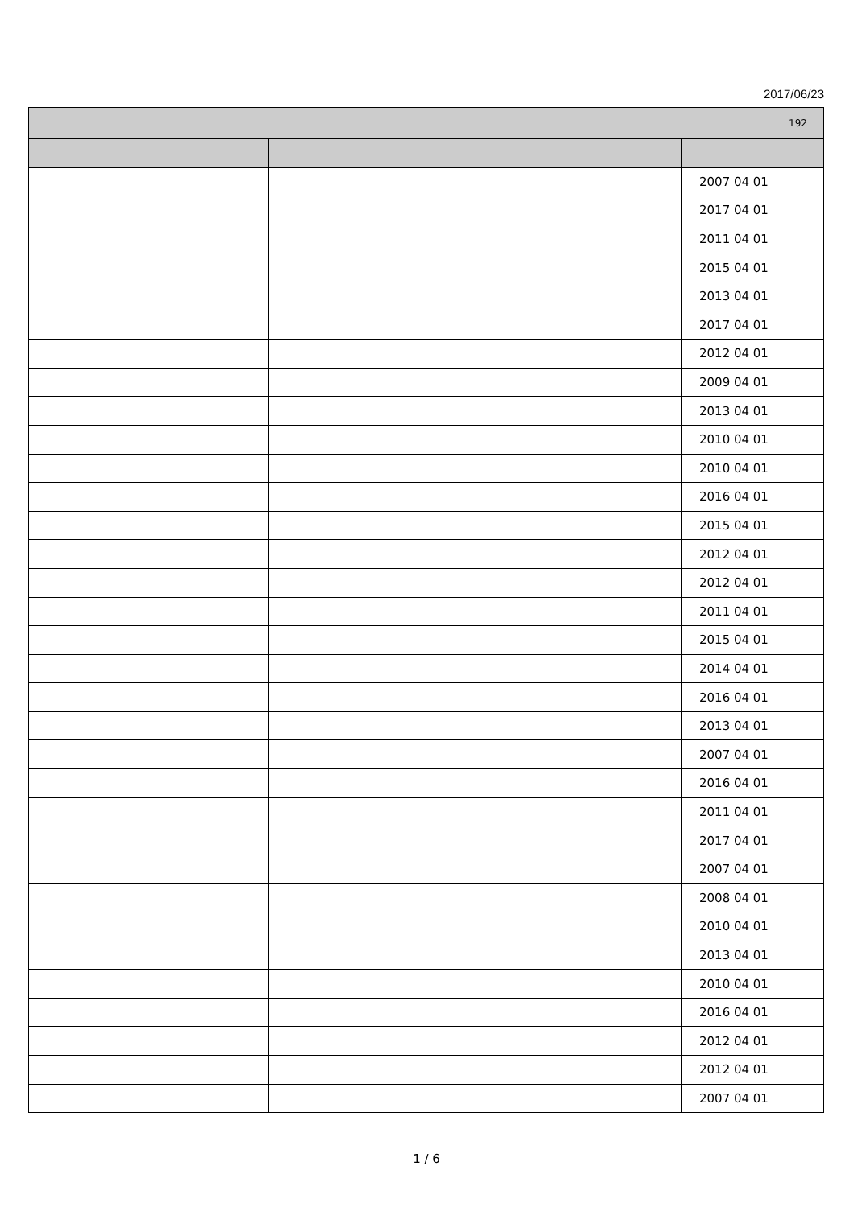2017/06/23
| 192 | | |
| | | 2007 04 01 |
| | | 2017 04 01 |
| | | 2011 04 01 |
| | | 2015 04 01 |
| | | 2013 04 01 |
| | | 2017 04 01 |
| | | 2012 04 01 |
| | | 2009 04 01 |
| | | 2013 04 01 |
| | | 2010 04 01 |
| | | 2010 04 01 |
| | | 2016 04 01 |
| | | 2015 04 01 |
| | | 2012 04 01 |
| | | 2012 04 01 |
| | | 2011 04 01 |
| | | 2015 04 01 |
| | | 2014 04 01 |
| | | 2016 04 01 |
| | | 2013 04 01 |
| | | 2007 04 01 |
| | | 2016 04 01 |
| | | 2011 04 01 |
| | | 2017 04 01 |
| | | 2007 04 01 |
| | | 2008 04 01 |
| | | 2010 04 01 |
| | | 2013 04 01 |
| | | 2010 04 01 |
| | | 2016 04 01 |
| | | 2012 04 01 |
| | | 2012 04 01 |
| | | 2007 04 01 |
1 / 6